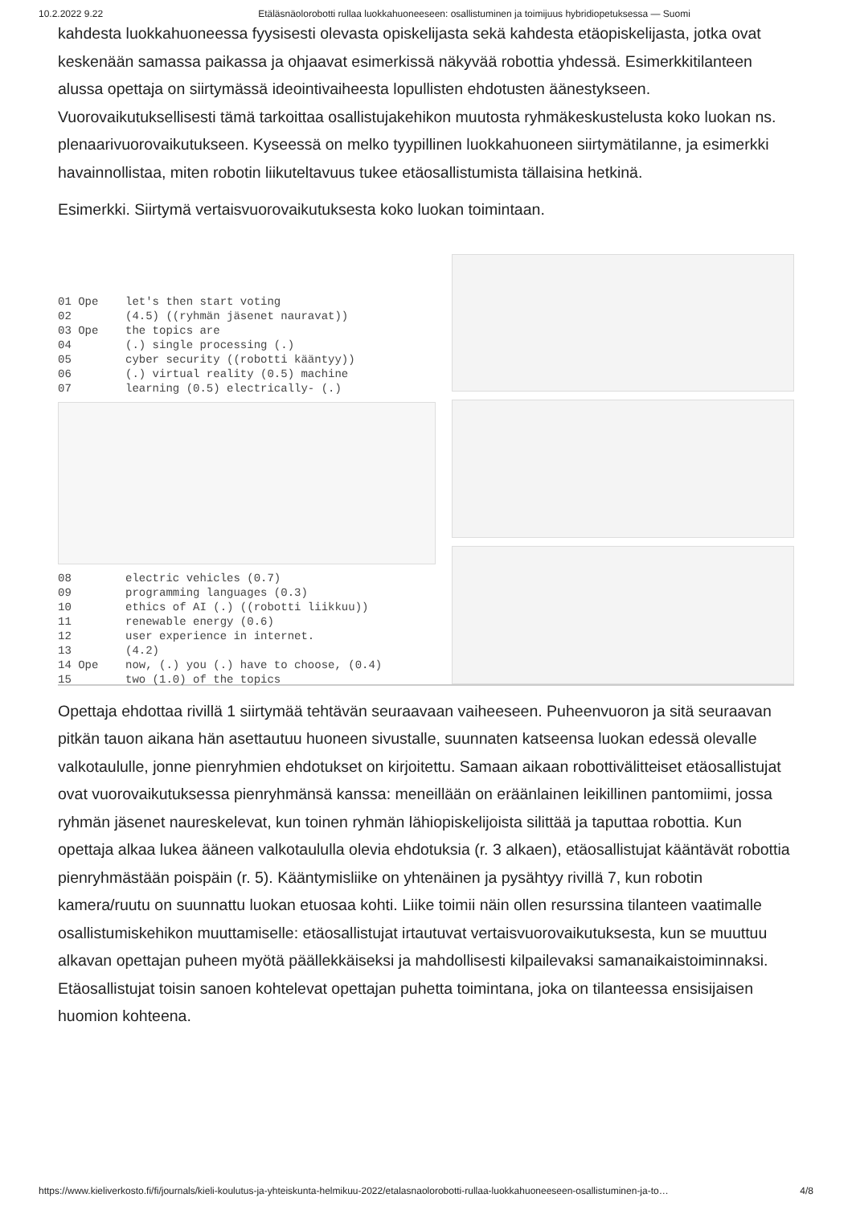10.2.2022 9.22 Etäläsnäolorobotti rullaa luokkahuoneeseen: osallistuminen ja toimijuus hybridiopetuksessa — Suomi
kahdesta luokkahuoneessa fyysisesti olevasta opiskelijasta sekä kahdesta etäopiskelijasta, jotka ovat keskenään samassa paikassa ja ohjaavat esimerkissä näkyvää robottia yhdessä. Esimerkkitilanteen alussa opettaja on siirtymässä ideointivaiheesta lopullisten ehdotusten äänestykseen. Vuorovaikutuksellisesti tämä tarkoittaa osallistujakehikon muutosta ryhmäkeskustelusta koko luokan ns. plenaarivuorovaikutukseen. Kyseessä on melko tyypillinen luokkahuoneen siirtymätilanne, ja esimerkki havainnollistaa, miten robotin liikuteltavuus tukee etäosallistumista tällaisina hetkinä.
Esimerkki. Siirtymä vertaisvuorovaikutuksesta koko luokan toimintaan.
01 Ope let's then start voting
02 (4.5) ((ryhmän jäsenet nauravat))
03 Ope the topics are
04 (.) single processing (.)
05 cyber security ((robotti kääntyy))
06 (.) virtual reality (0.5) machine
07 learning (0.5) electrically- (.)
08 electric vehicles (0.7)
09 programming languages (0.3)
10 ethics of AI (.) ((robotti liikkuu))
11 renewable energy (0.6)
12 user experience in internet.
13 (4.2)
14 Ope now, (.) you (.) have to choose, (0.4)
15 two (1.0) of the topics
Opettaja ehdottaa rivillä 1 siirtymää tehtävän seuraavaan vaiheeseen. Puheenvuoron ja sitä seuraavan pitkän tauon aikana hän asettautuu huoneen sivustalle, suunnaten katseensa luokan edessä olevalle valkotaululle, jonne pienryhmien ehdotukset on kirjoitettu. Samaan aikaan robottivälitteiset etäosallistujat ovat vuorovaikutuksessa pienryhmänsä kanssa: meneillään on eräänlainen leikillinen pantomiimi, jossa ryhmän jäsenet naureskelevat, kun toinen ryhmän lähiopiskelijoista silittää ja taputtaa robottia. Kun opettaja alkaa lukea ääneen valkotaululla olevia ehdotuksia (r. 3 alkaen), etäosallistujat kääntävät robottia pienryhmästään poispäin (r. 5). Kääntymisliike on yhtenäinen ja pysähtyy rivillä 7, kun robotin kamera/ruutu on suunnattu luokan etuosaa kohti. Liike toimii näin ollen resurssina tilanteen vaatimalle osallistumiskehikon muuttamiselle: etäosallistujat irtautuvat vertaisvuorovaikutuksesta, kun se muuttuu alkavan opettajan puheen myötä päällekkäiseksi ja mahdollisesti kilpailevaksi samanaikaistoiminnaksi. Etäosallistujat toisin sanoen kohtelevat opettajan puhetta toimintana, joka on tilanteessa ensisijaisen huomion kohteena.
https://www.kieliverkosto.fi/fi/journals/kieli-koulutus-ja-yhteiskunta-helmikuu-2022/etalasnaolorobotti-rullaa-luokkahuoneeseen-osallistuminen-ja-to… 4/8